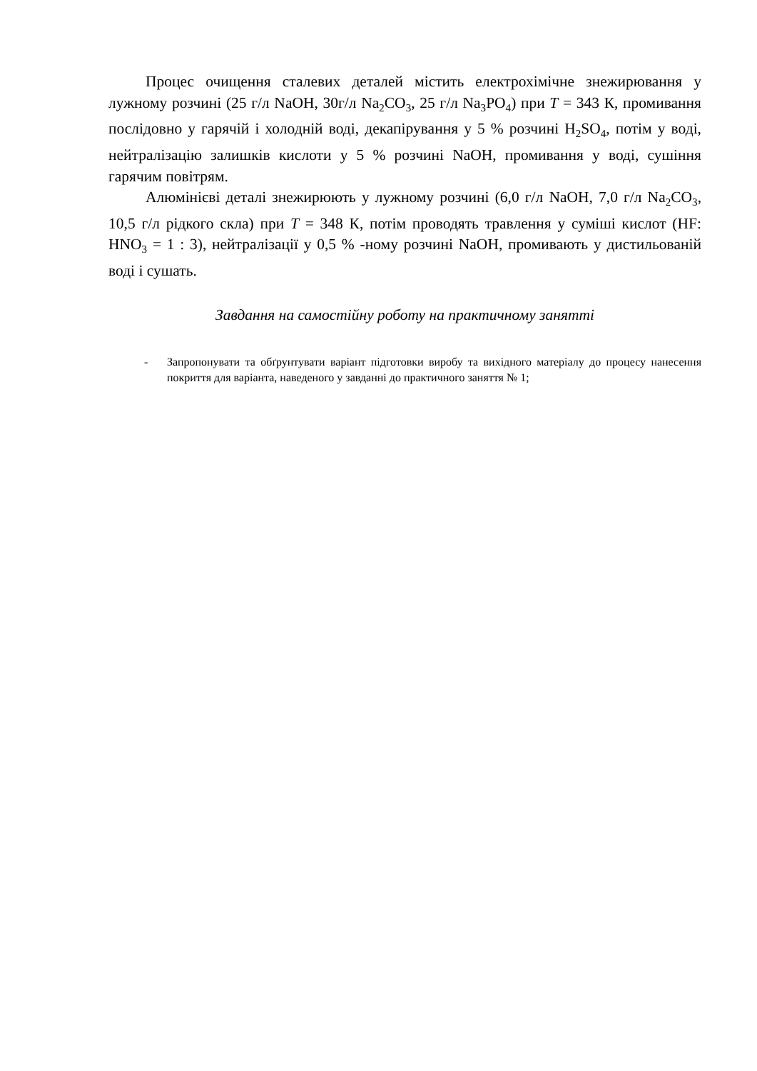Процес очищення сталевих деталей містить електрохімічне знежирювання у лужному розчині (25 г/л NaOH, 30г/л Na<sub>2</sub>CO<sub>3</sub>, 25 г/л Na<sub>3</sub>PO<sub>4</sub>) при T = 343 К, промивання послідовно у гарячій і холодній воді, декапірування у 5 % розчині H<sub>2</sub>SO<sub>4</sub>, потім у воді, нейтралізацію залишків кислоти у 5 % розчині NaOH, промивання у воді, сушіння гарячим повітрям.
Алюмінієві деталі знежирюють у лужному розчині (6,0 г/л NaOH, 7,0 г/л Na<sub>2</sub>CO<sub>3</sub>, 10,5 г/л рідкого скла) при T = 348 К, потім проводять травлення у суміші кислот (HF: HNO<sub>3</sub> = 1 : 3), нейтралізації у 0,5 % -ному розчині NaOH, промивають у дистильованій воді і сушать.
Завдання на самостійну роботу на практичному занятті
- Запропонувати та обґрунтувати варіант підготовки виробу та вихідного матеріалу до процесу нанесення покриття для варіанта, наведеного у завданні до практичного заняття № 1;